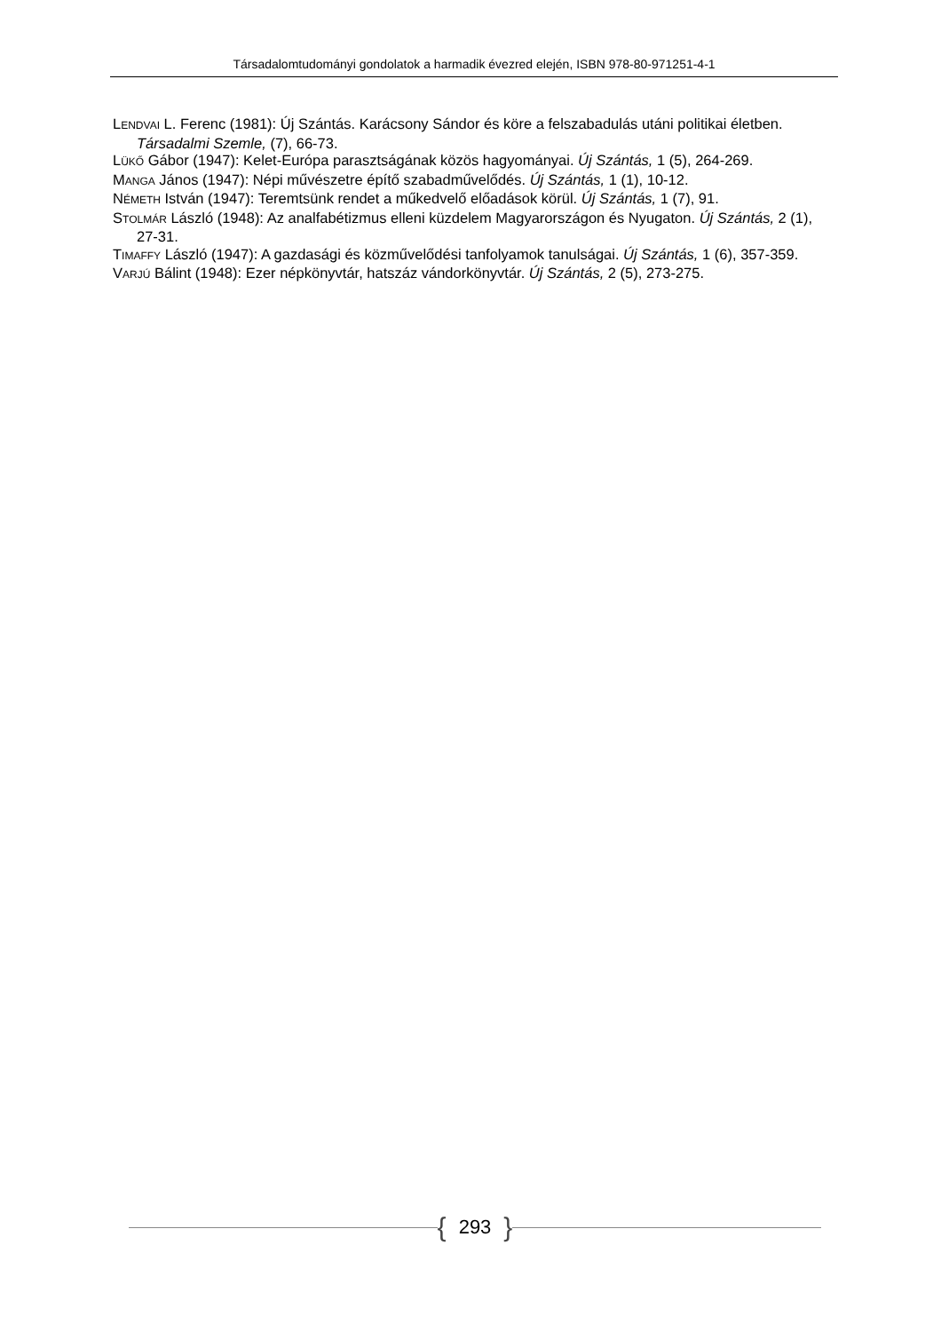Társadalomtudományi gondolatok a harmadik évezred elején, ISBN 978-80-971251-4-1
LENDVAI L. Ferenc (1981): Új Szántás. Karácsony Sándor és köre a felszabadulás utáni politikai életben. Társadalmi Szemle, (7), 66-73.
LÜKŐ Gábor (1947): Kelet-Európa parasztságának közös hagyományai. Új Szántás, 1 (5), 264-269.
MANGA János (1947): Népi művészetre építő szabadművelődés. Új Szántás, 1 (1), 10-12.
NÉMETH István (1947): Teremtsünk rendet a műkedvelő előadások körül. Új Szántás, 1 (7), 91.
STOLMÁR László (1948): Az analfabétizmus elleni küzdelem Magyarországon és Nyugaton. Új Szántás, 2 (1), 27-31.
TIMAFFY László (1947): A gazdasági és közművelődési tanfolyamok tanulságai. Új Szántás, 1 (6), 357-359.
VARJÚ Bálint (1948): Ezer népkönyvtár, hatszáz vándorkönyvtár. Új Szántás, 2 (5), 273-275.
{ 293 }